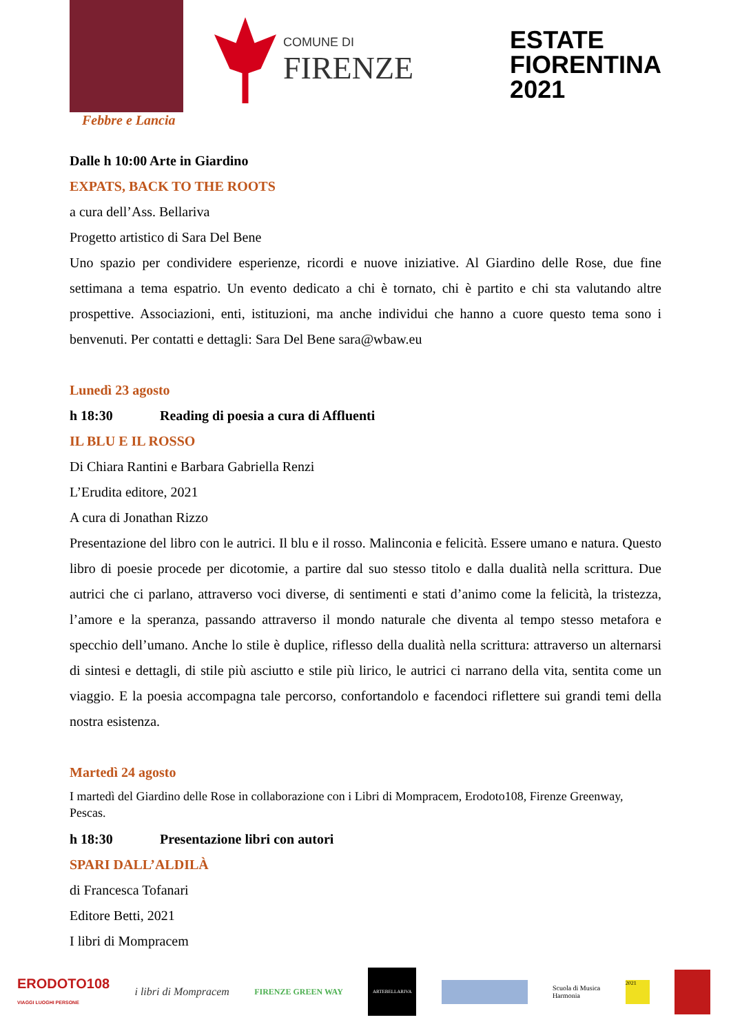Febbre e Lancia
COMUNE DI
FIRENZE
ESTATE
FIORENTINA
2021
Dalle h 10:00 Arte in Giardino
EXPATS, BACK TO THE ROOTS
a cura dell’Ass. Bellariva
Progetto artistico di Sara Del Bene
Uno spazio per condividere esperienze, ricordi e nuove iniziative. Al Giardino delle Rose, due fine settimana a tema espatrio. Un evento dedicato a chi è tornato, chi è partito e chi sta valutando altre prospettive. Associazioni, enti, istituzioni, ma anche individui che hanno a cuore questo tema sono i benvenuti. Per contatti e dettagli: Sara Del Bene sara@wbaw.eu
Lunedì 23 agosto
h 18:30 Reading di poesia a cura di Affluenti
IL BLU E IL ROSSO
Di Chiara Rantini e Barbara Gabriella Renzi
L’Erudita editore, 2021
A cura di Jonathan Rizzo
Presentazione del libro con le autrici. Il blu e il rosso. Malinconia e felicità. Essere umano e natura. Questo libro di poesie procede per dicotomie, a partire dal suo stesso titolo e dalla dualità nella scrittura. Due autrici che ci parlano, attraverso voci diverse, di sentimenti e stati d’animo come la felicità, la tristezza, l’amore e la speranza, passando attraverso il mondo naturale che diventa al tempo stesso metafora e specchio dell’umano. Anche lo stile è duplice, riflesso della dualità nella scrittura: attraverso un alternarsi di sintesi e dettagli, di stile più asciutto e stile più lirico, le autrici ci narrano della vita, sentita come un viaggio. E la poesia accompagna tale percorso, confortandolo e facendoci riflettere sui grandi temi della nostra esistenza.
Martedì 24 agosto
I martedì del Giardino delle Rose in collaborazione con i Libri di Mompracem, Erodoto108, Firenze Greenway, Pescas.
h 18:30 Presentazione libri con autori
SPARI DALL’ALDILÀ
di Francesca Tofanari
Editore Betti, 2021
I libri di Mompracem
ERODOTO108
VIAGGI LUOGHI PERSONE
i libri di Mompracem
FIRENZE GREEN WAY
ARTEBELLARIVA
Scuola di Musica
Harmonia
2021